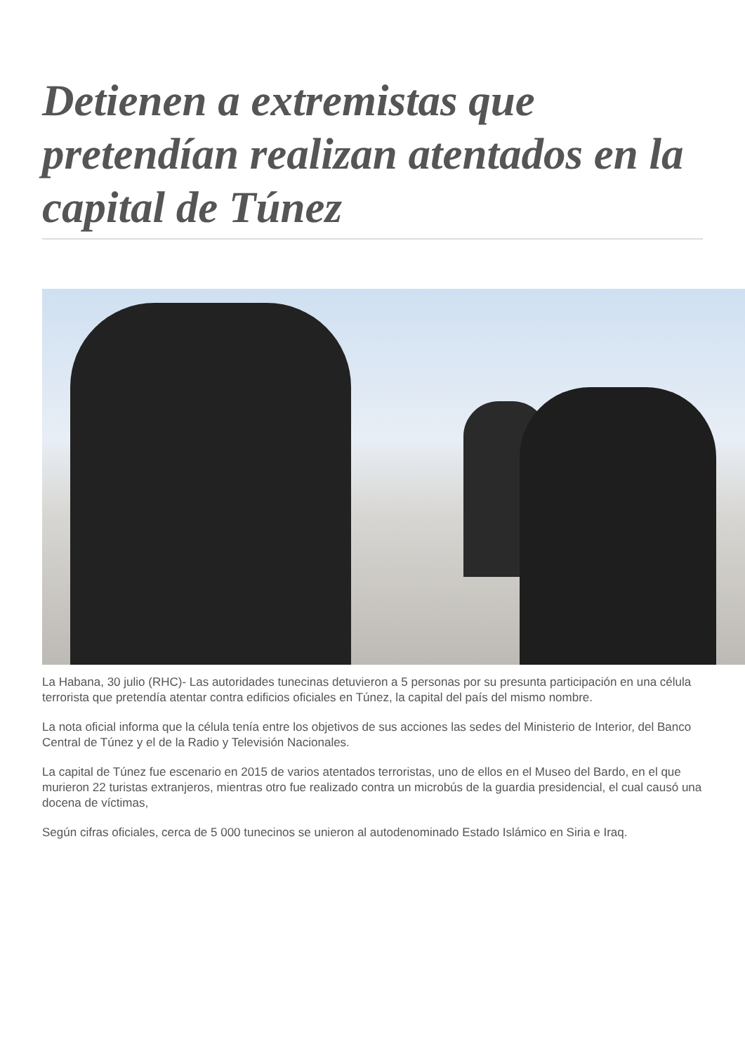Detienen a extremistas que pretendían realizan atentados en la capital de Túnez
La Habana, 30 julio (RHC)- Las autoridades tunecinas detuvieron a 5 personas por su presunta participación en una célula terrorista que pretendía atentar contra edificios oficiales en Túnez, la capital del país del mismo nombre.
La nota oficial informa que la célula tenía entre los objetivos de sus acciones las sedes del Ministerio de Interior, del Banco Central de Túnez y el de la Radio y Televisión Nacionales.
La capital de Túnez fue escenario en 2015 de varios atentados terroristas, uno de ellos en el Museo del Bardo, en el que murieron 22 turistas extranjeros, mientras otro fue realizado contra un microbús de la guardia presidencial, el cual causó una docena de víctimas,
Según cifras oficiales, cerca de 5 000 tunecinos se unieron al autodenominado Estado Islámico en Siria e Iraq.